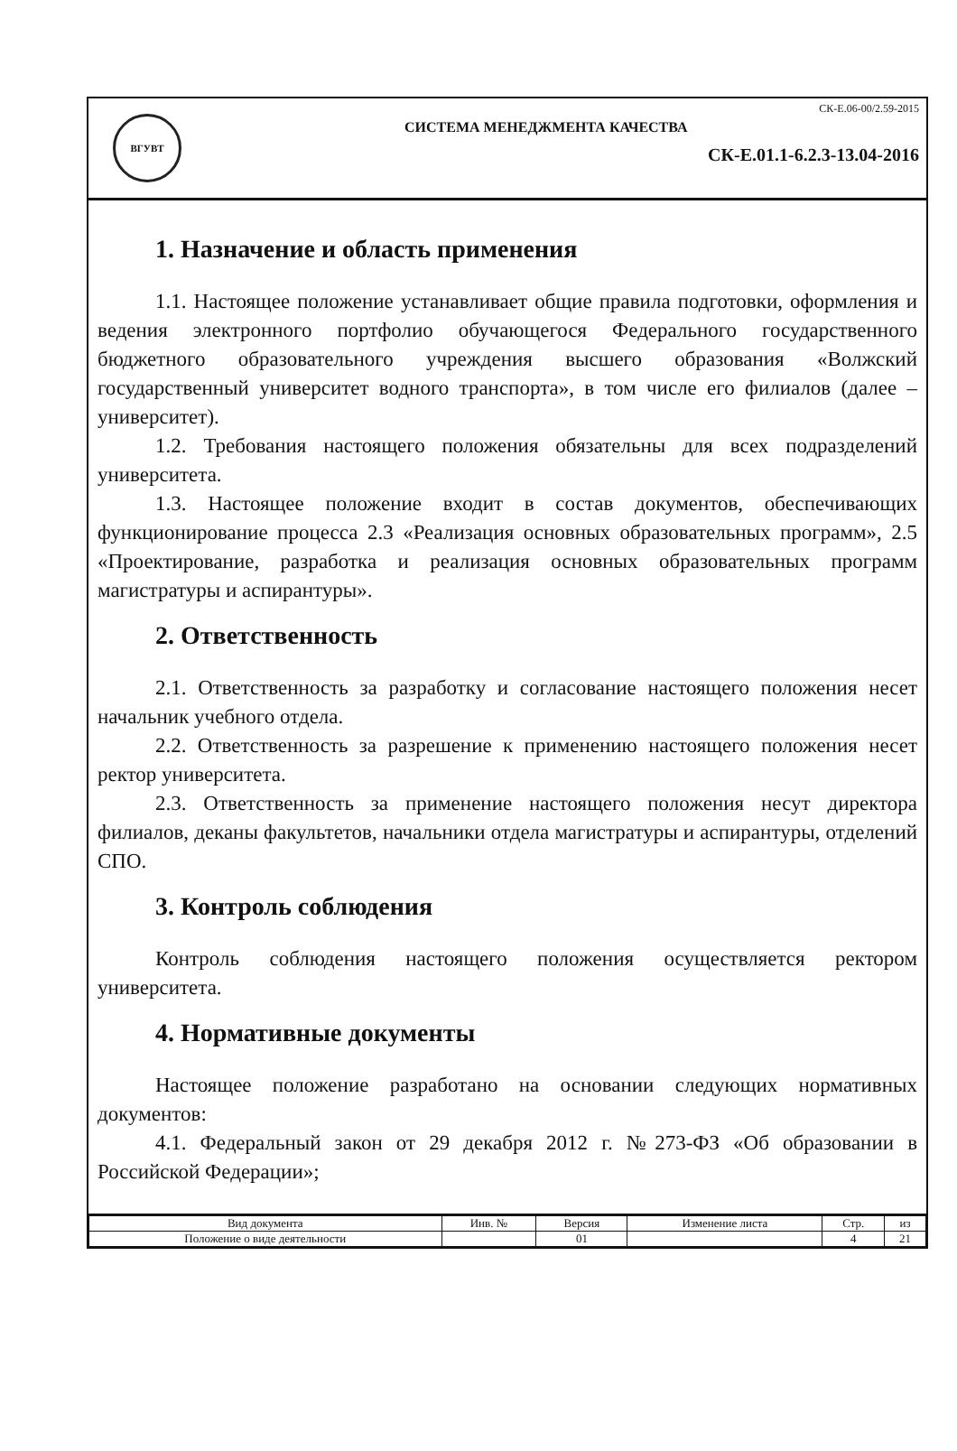ВГУВТ
СК-Е.06-00/2.59-2015
СИСТЕМА МЕНЕДЖМЕНТА КАЧЕСТВА
СК-Е.01.1-6.2.3-13.04-2016
1. Назначение и область применения
1.1. Настоящее положение устанавливает общие правила подготовки, оформления и ведения электронного портфолио обучающегося Федерального государственного бюджетного образовательного учреждения высшего образования «Волжский государственный университет водного транспорта», в том числе его филиалов (далее – университет).
1.2. Требования настоящего положения обязательны для всех подразделений университета.
1.3. Настоящее положение входит в состав документов, обеспечивающих функционирование процесса 2.3 «Реализация основных образовательных программ», 2.5 «Проектирование, разработка и реализация основных образовательных программ магистратуры и аспирантуры».
2. Ответственность
2.1. Ответственность за разработку и согласование настоящего положения несет начальник учебного отдела.
2.2. Ответственность за разрешение к применению настоящего положения несет ректор университета.
2.3. Ответственность за применение настоящего положения несут директора филиалов, деканы факультетов, начальники отдела магистратуры и аспирантуры, отделений СПО.
3. Контроль соблюдения
Контроль соблюдения настоящего положения осуществляется ректором университета.
4. Нормативные документы
Настоящее положение разработано на основании следующих нормативных документов:
4.1. Федеральный закон от 29 декабря 2012 г. №273-ФЗ «Об образовании в Российской Федерации»;
| Вид документа | Инв. № | Версия | Изменение листа | Стр. | из |
| --- | --- | --- | --- | --- | --- |
| Положение о виде деятельности | | 01 | | 4 | 21 |